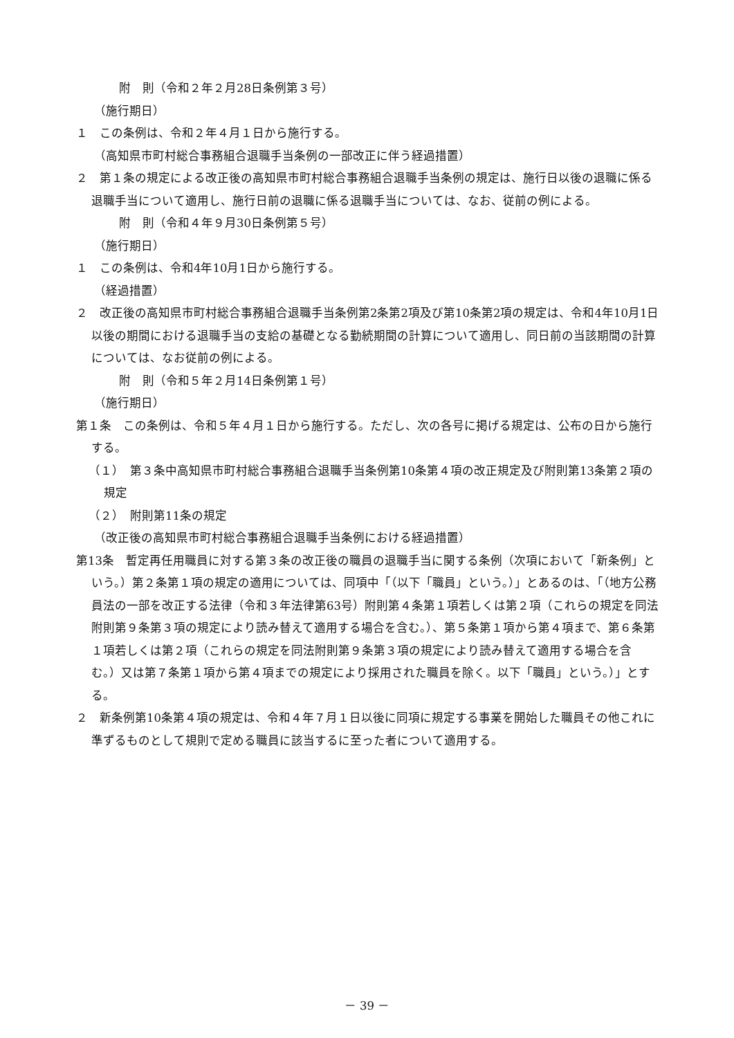附　則（令和２年２月28日条例第３号）
（施行期日）
１　この条例は、令和２年４月１日から施行する。
（高知県市町村総合事務組合退職手当条例の一部改正に伴う経過措置）
２　第１条の規定による改正後の高知県市町村総合事務組合退職手当条例の規定は、施行日以後の退職に係る退職手当について適用し、施行日前の退職に係る退職手当については、なお、従前の例による。
附　則（令和４年９月30日条例第５号）
（施行期日）
１　この条例は、令和4年10月1日から施行する。
（経過措置）
２　改正後の高知県市町村総合事務組合退職手当条例第2条第2項及び第10条第2項の規定は、令和4年10月1日以後の期間における退職手当の支給の基礎となる勤続期間の計算について適用し、同日前の当該期間の計算については、なお従前の例による。
附　則（令和５年２月14日条例第１号）
（施行期日）
第１条　この条例は、令和５年４月１日から施行する。ただし、次の各号に掲げる規定は、公布の日から施行する。
（１）　第３条中高知県市町村総合事務組合退職手当条例第10条第４項の改正規定及び附則第13条第２項の規定
（２）　附則第11条の規定
（改正後の高知県市町村総合事務組合退職手当条例における経過措置）
第13条　暫定再任用職員に対する第３条の改正後の職員の退職手当に関する条例（次項において「新条例」という。）第２条第１項の規定の適用については、同項中「（以下「職員」という。）」とあるのは、「（地方公務員法の一部を改正する法律（令和３年法律第63号）附則第４条第１項若しくは第２項（これらの規定を同法附則第９条第３項の規定により読み替えて適用する場合を含む。）、第５条第１項から第４項まで、第６条第１項若しくは第２項（これらの規定を同法附則第９条第３項の規定により読み替えて適用する場合を含む。）又は第７条第１項から第４項までの規定により採用された職員を除く。以下「職員」という。）」とする。
２　新条例第10条第４項の規定は、令和４年７月１日以後に同項に規定する事業を開始した職員その他これに準ずるものとして規則で定める職員に該当するに至った者について適用する。
－ 39 －